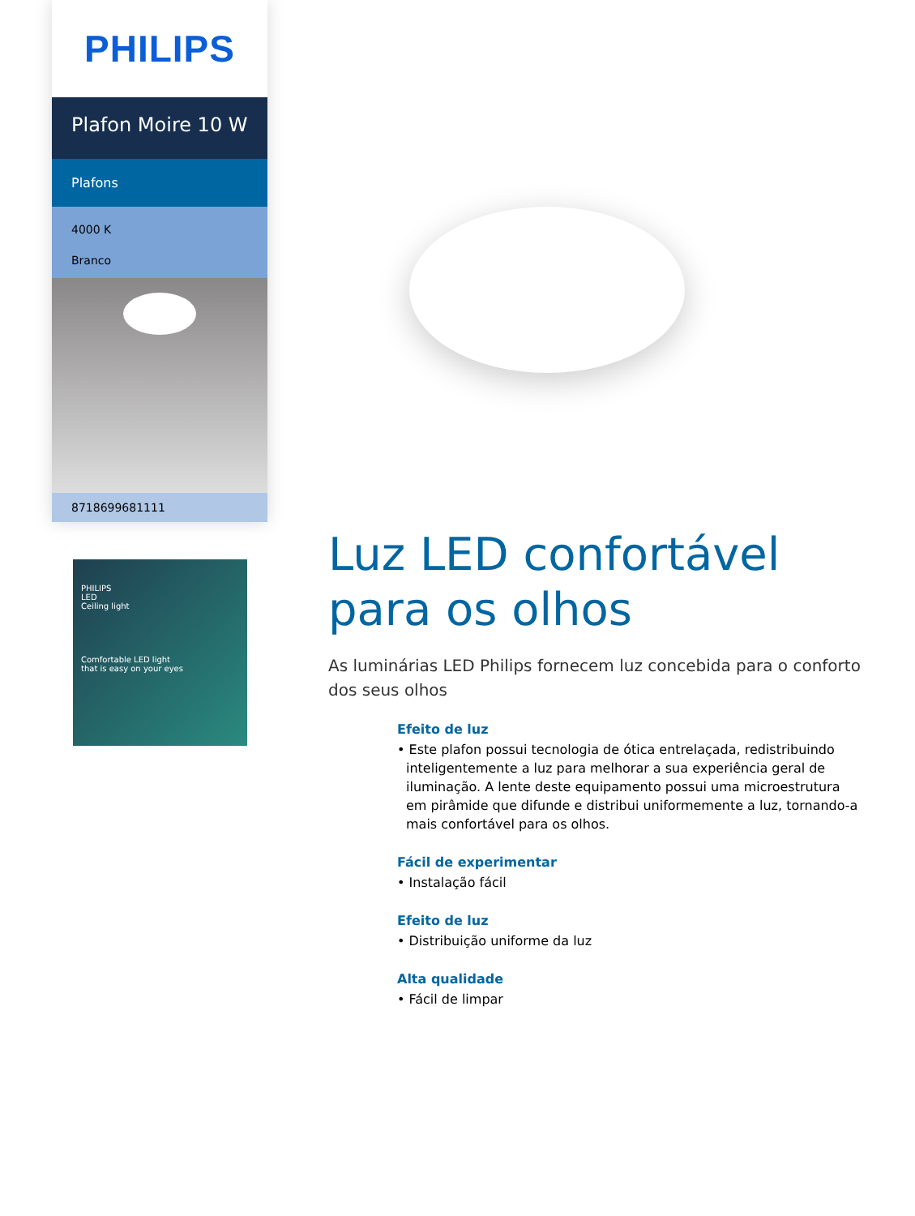PHILIPS
Plafon Moire 10 W
Plafons
4000 K
Branco
8718699681111
PHILIPS
LED
Ceiling light
Comfortable LED light
that is easy on your eyes
Luz LED confortável para os olhos
As luminárias LED Philips fornecem luz concebida para o conforto dos seus olhos
Efeito de luz
• Este plafon possui tecnologia de ótica entrelaçada, redistribuindo inteligentemente a luz para melhorar a sua experiência geral de iluminação. A lente deste equipamento possui uma microestrutura em pirâmide que difunde e distribui uniformemente a luz, tornando-a mais confortável para os olhos.
Fácil de experimentar
• Instalação fácil
Efeito de luz
• Distribuição uniforme da luz
Alta qualidade
• Fácil de limpar